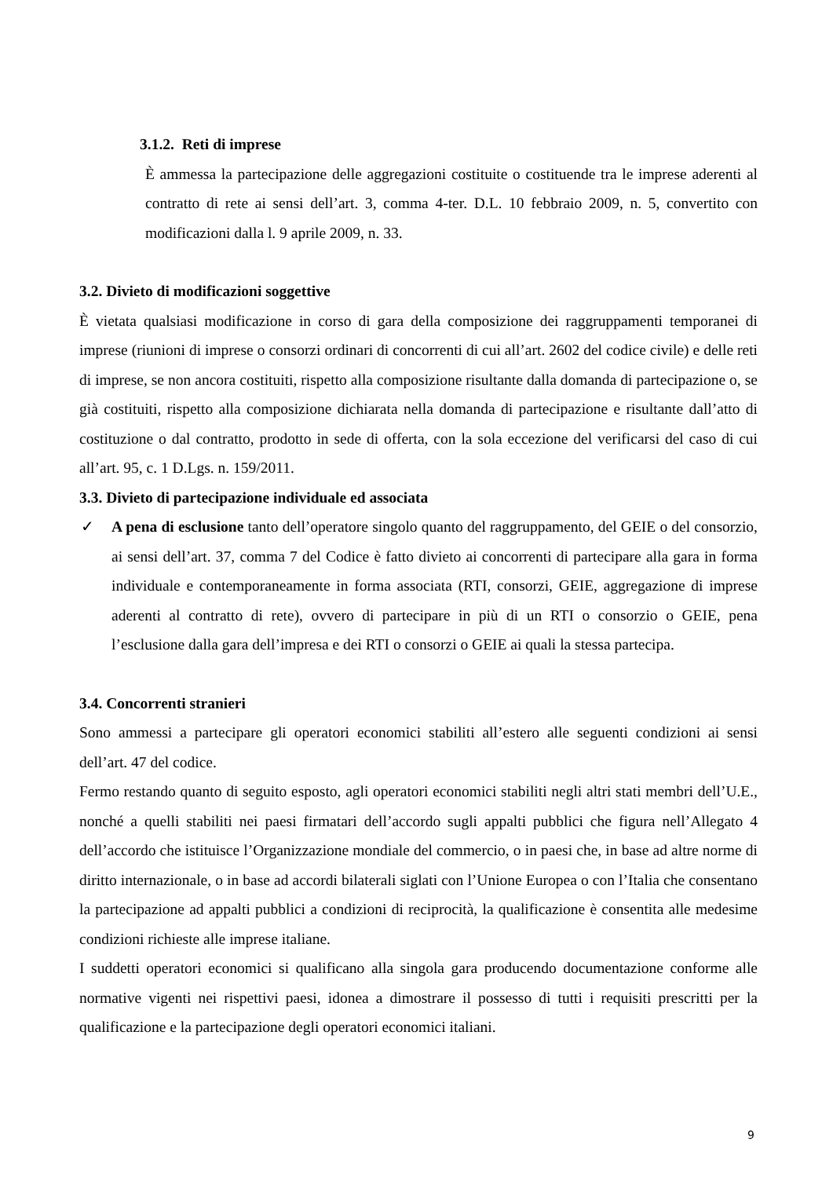3.1.2. Reti di imprese
È ammessa la partecipazione delle aggregazioni costituite o costituende tra le imprese aderenti al contratto di rete ai sensi dell’art. 3, comma 4-ter. D.L. 10 febbraio 2009, n. 5, convertito con modificazioni dalla l. 9 aprile 2009, n. 33.
3.2. Divieto di modificazioni soggettive
È vietata qualsiasi modificazione in corso di gara della composizione dei raggruppamenti temporanei di imprese (riunioni di imprese o consorzi ordinari di concorrenti di cui all’art. 2602 del codice civile) e delle reti di imprese, se non ancora costituiti, rispetto alla composizione risultante dalla domanda di partecipazione o, se già costituiti, rispetto alla composizione dichiarata nella domanda di partecipazione e risultante dall’atto di costituzione o dal contratto, prodotto in sede di offerta, con la sola eccezione del verificarsi del caso di cui all’art. 95, c. 1 D.Lgs. n. 159/2011.
3.3. Divieto di partecipazione individuale ed associata
✓ A pena di esclusione tanto dell’operatore singolo quanto del raggruppamento, del GEIE o del consorzio, ai sensi dell’art. 37, comma 7 del Codice è fatto divieto ai concorrenti di partecipare alla gara in forma individuale e contemporaneamente in forma associata (RTI, consorzi, GEIE, aggregazione di imprese aderenti al contratto di rete), ovvero di partecipare in più di un RTI o consorzio o GEIE, pena l’esclusione dalla gara dell’impresa e dei RTI o consorzi o GEIE ai quali la stessa partecipa.
3.4. Concorrenti stranieri
Sono ammessi a partecipare gli operatori economici stabiliti all’estero alle seguenti condizioni ai sensi dell’art. 47 del codice.
Fermo restando quanto di seguito esposto, agli operatori economici stabiliti negli altri stati membri dell’U.E., nonché a quelli stabiliti nei paesi firmatari dell’accordo sugli appalti pubblici che figura nell’Allegato 4 dell’accordo che istituisce l’Organizzazione mondiale del commercio, o in paesi che, in base ad altre norme di diritto internazionale, o in base ad accordi bilaterali siglati con l’Unione Europea o con l’Italia che consentano la partecipazione ad appalti pubblici a condizioni di reciprocità, la qualificazione è consentita alle medesime condizioni richieste alle imprese italiane.
I suddetti operatori economici si qualificano alla singola gara producendo documentazione conforme alle normative vigenti nei rispettivi paesi, idonea a dimostrare il possesso di tutti i requisiti prescritti per la qualificazione e la partecipazione degli operatori economici italiani.
9